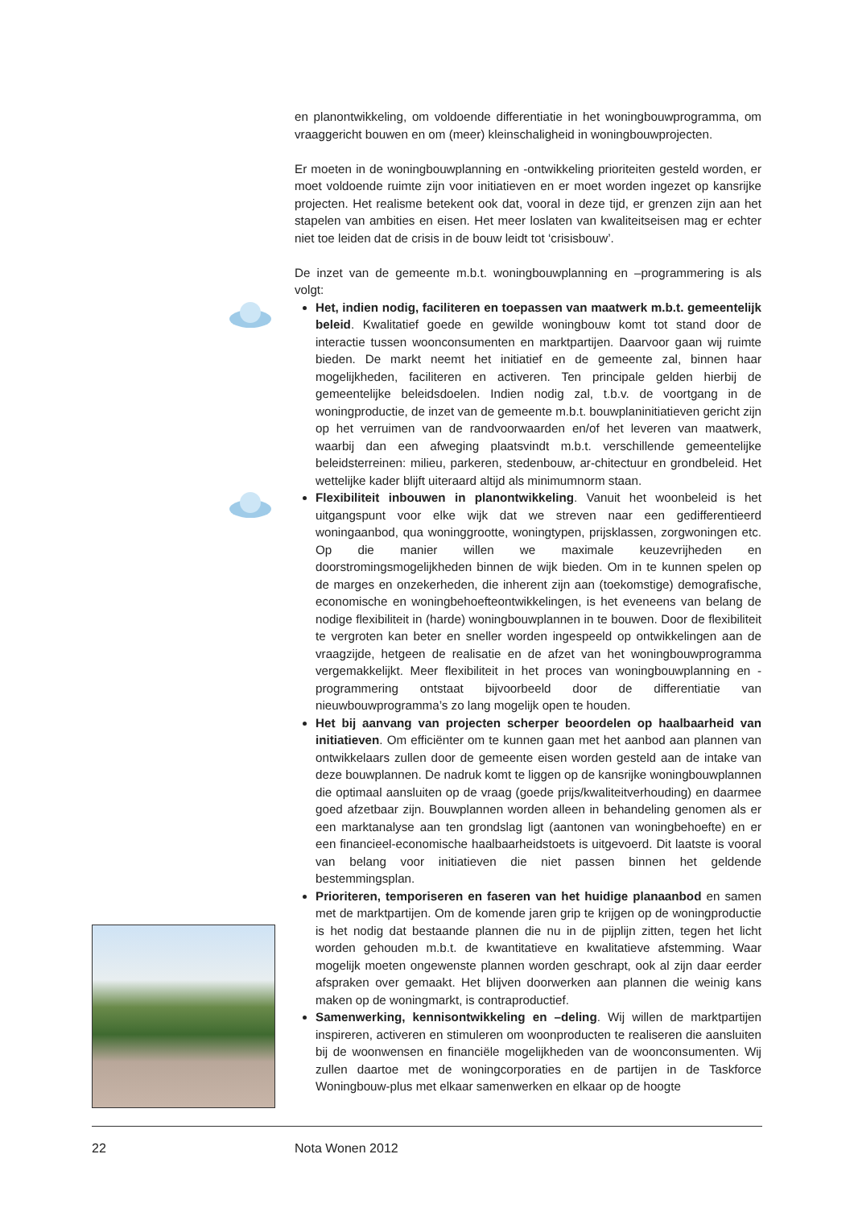en planontwikkeling, om voldoende differentiatie in het woningbouwprogramma, om vraaggericht bouwen en om (meer) kleinschaligheid in woningbouwprojecten.
Er moeten in de woningbouwplanning en -ontwikkeling prioriteiten gesteld worden, er moet voldoende ruimte zijn voor initiatieven en er moet worden ingezet op kansrijke projecten. Het realisme betekent ook dat, vooral in deze tijd, er grenzen zijn aan het stapelen van ambities en eisen. Het meer loslaten van kwaliteitseisen mag er echter niet toe leiden dat de crisis in de bouw leidt tot ‘crisisbouw’.
De inzet van de gemeente m.b.t. woningbouwplanning en –programmering is als volgt:
Het, indien nodig, faciliteren en toepassen van maatwerk m.b.t. gemeentelijk beleid. Kwalitatief goede en gewilde woningbouw komt tot stand door de interactie tussen woonconsumenten en marktpartijen. Daarvoor gaan wij ruimte bieden. De markt neemt het initiatief en de gemeente zal, binnen haar mogelijkheden, faciliteren en activeren. Ten principale gelden hierbij de gemeentelijke beleidsdoelen. Indien nodig zal, t.b.v. de voortgang in de woningproductie, de inzet van de gemeente m.b.t. bouwplaninitiatieven gericht zijn op het verruimen van de randvoorwaarden en/of het leveren van maatwerk, waarbij dan een afweging plaatsvindt m.b.t. verschillende gemeentelijke beleidsterreinen: milieu, parkeren, stedenbouw, ar-chitectuur en grondbeleid. Het wettelijke kader blijft uiteraard altijd als minimumnorm staan.
Flexibiliteit inbouwen in planontwikkeling. Vanuit het woonbeleid is het uitgangspunt voor elke wijk dat we streven naar een gedifferentieerd woningaanbod, qua woninggrootte, woningtypen, prijsklassen, zorgwoningen etc. Op die manier willen we maximale keuzevrijheden en doorstromingsmogelijkheden binnen de wijk bieden. Om in te kunnen spelen op de marges en onzekerheden, die inherent zijn aan (toekomstige) demografische, economische en woningbehoefteontwikkelingen, is het eveneens van belang de nodige flexibiliteit in (harde) woningbouwplannen in te bouwen. Door de flexibiliteit te vergroten kan beter en sneller worden ingespeeld op ontwikkelingen aan de vraagzijde, hetgeen de realisatie en de afzet van het woningbouwprogramma vergemakkelijkt. Meer flexibiliteit in het proces van woningbouwplanning en -programmering ontstaat bijvoorbeeld door de differentiatie van nieuwbouwprogramma’s zo lang mogelijk open te houden.
Het bij aanvang van projecten scherper beoordelen op haalbaarheid van initiatieven. Om efficiënter om te kunnen gaan met het aanbod aan plannen van ontwikkelaars zullen door de gemeente eisen worden gesteld aan de intake van deze bouwplannen. De nadruk komt te liggen op de kansrijke woningbouwplannen die optimaal aansluiten op de vraag (goede prijs/kwaliteitverhouding) en daarmee goed afzetbaar zijn. Bouwplannen worden alleen in behandeling genomen als er een marktanalyse aan ten grondslag ligt (aantonen van woningbehoefte) en er een financieel-economische haalbaarheidstoets is uitgevoerd. Dit laatste is vooral van belang voor initiatieven die niet passen binnen het geldende bestemmingsplan.
Prioriteren, temporiseren en faseren van het huidige planaanbod en samen met de marktpartijen. Om de komende jaren grip te krijgen op de woningproductie is het nodig dat bestaande plannen die nu in de pijplijn zitten, tegen het licht worden gehouden m.b.t. de kwantitatieve en kwalitatieve afstemming. Waar mogelijk moeten ongewenste plannen worden geschrapt, ook al zijn daar eerder afspraken over gemaakt. Het blijven doorwerken aan plannen die weinig kans maken op de woningmarkt, is contraproductief.
Samenwerking, kennisontwikkeling en –deling. Wij willen de marktpartijen inspireren, activeren en stimuleren om woonproducten te realiseren die aansluiten bij de woonwensen en financiële mogelijkheden van de woonconsumenten. Wij zullen daartoe met de woningcorporaties en de partijen in de Taskforce Woningbouw-plus met elkaar samenwerken en elkaar op de hoogte
22 Nota Wonen 2012